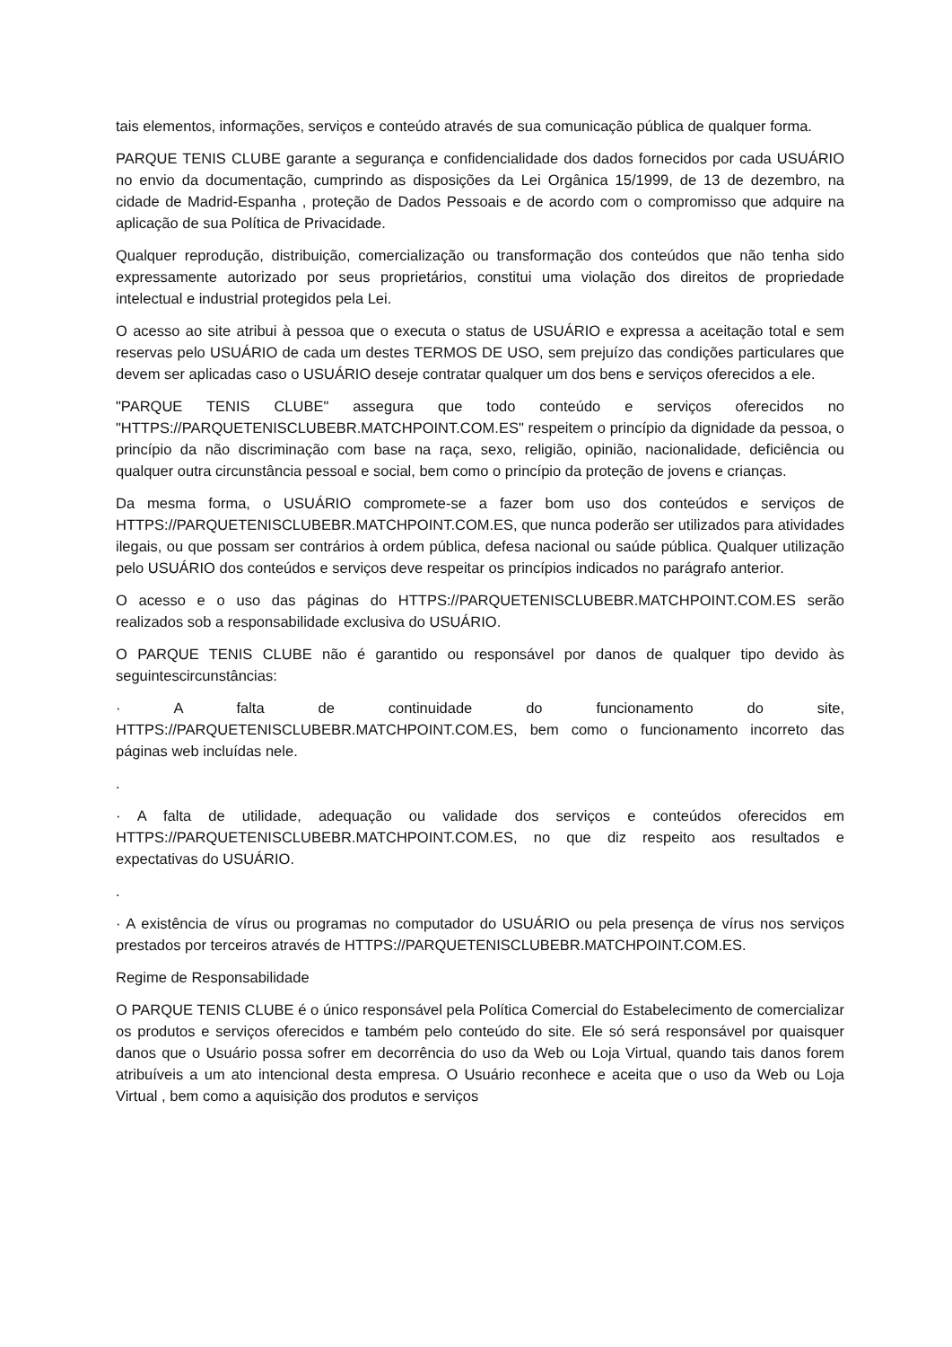tais elementos, informações, serviços e conteúdo através de sua comunicação pública de qualquer forma.
PARQUE TENIS CLUBE garante a segurança e confidencialidade dos dados fornecidos por cada USUÁRIO no envio da documentação, cumprindo as disposições da Lei Orgânica 15/1999, de 13 de dezembro, na cidade de Madrid-Espanha , proteção de Dados Pessoais e de acordo com o compromisso que adquire na aplicação de sua Política de Privacidade.
Qualquer reprodução, distribuição, comercialização ou transformação dos conteúdos que não tenha sido expressamente autorizado por seus proprietários, constitui uma violação dos direitos de propriedade intelectual e industrial protegidos pela Lei.
O acesso ao site atribui à pessoa que o executa o status de USUÁRIO e expressa a aceitação total e sem reservas pelo USUÁRIO de cada um destes TERMOS DE USO, sem prejuízo das condições particulares que devem ser aplicadas caso o USUÁRIO deseje contratar qualquer um dos bens e serviços oferecidos a ele.
"PARQUE TENIS CLUBE" assegura que todo conteúdo e serviços oferecidos no "HTTPS://PARQUETENISCLUBEBR.MATCHPOINT.COM.ES" respeitem o princípio da dignidade da pessoa, o princípio da não discriminação com base na raça, sexo, religião, opinião, nacionalidade, deficiência ou qualquer outra circunstância pessoal e social, bem como o princípio da proteção de jovens e crianças.
Da mesma forma, o USUÁRIO compromete-se a fazer bom uso dos conteúdos e serviços de HTTPS://PARQUETENISCLUBEBR.MATCHPOINT.COM.ES, que nunca poderão ser utilizados para atividades ilegais, ou que possam ser contrários à ordem pública, defesa nacional ou saúde pública. Qualquer utilização pelo USUÁRIO dos conteúdos e serviços deve respeitar os princípios indicados no parágrafo anterior.
O acesso e o uso das páginas do HTTPS://PARQUETENISCLUBEBR.MATCHPOINT.COM.ES serão realizados sob a responsabilidade exclusiva do USUÁRIO.
O PARQUE TENIS CLUBE não é garantido ou responsável por danos de qualquer tipo devido às seguintescircunstâncias:
· A falta de continuidade do funcionamento do site, HTTPS://PARQUETENISCLUBEBR.MATCHPOINT.COM.ES, bem como o funcionamento incorreto das páginas web incluídas nele.
.
· A falta de utilidade, adequação ou validade dos serviços e conteúdos oferecidos em HTTPS://PARQUETENISCLUBEBR.MATCHPOINT.COM.ES, no que diz respeito aos resultados e expectativas do USUÁRIO.
.
· A existência de vírus ou programas no computador do USUÁRIO ou pela presença de vírus nos serviços prestados por terceiros através de HTTPS://PARQUETENISCLUBEBR.MATCHPOINT.COM.ES.
Regime de Responsabilidade
O PARQUE TENIS CLUBE é o único responsável pela Política Comercial do Estabelecimento de comercializar os produtos e serviços oferecidos e também pelo conteúdo do site. Ele só será responsável por quaisquer danos que o Usuário possa sofrer em decorrência do uso da Web ou Loja Virtual, quando tais danos forem atribuíveis a um ato intencional desta empresa. O Usuário reconhece e aceita que o uso da Web ou Loja Virtual , bem como a aquisição dos produtos e serviços